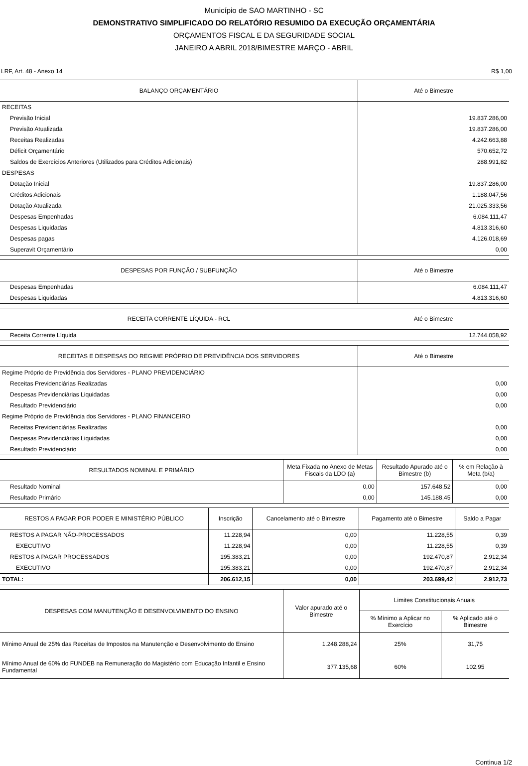Município de SAO MARTINHO - SC
DEMONSTRATIVO SIMPLIFICADO DO RELATÓRIO RESUMIDO DA EXECUÇÃO ORÇAMENTÁRIA
ORÇAMENTOS FISCAL E DA SEGURIDADE SOCIAL
JANEIRO A ABRIL 2018/BIMESTRE MARÇO - ABRIL
LRF, Art. 48 - Anexo 14 R$ 1,00
| BALANÇO ORÇAMENTÁRIO | Até o Bimestre |
| --- | --- |
| RECEITAS | |
| Previsão Inicial | 19.837.286,00 |
| Previsão Atualizada | 19.837.286,00 |
| Receitas Realizadas | 4.242.663,88 |
| Déficit Orçamentário | 570.652,72 |
| Saldos de Exercícios Anteriores (Utilizados para Créditos Adicionais) | 288.991,82 |
| DESPESAS | |
| Dotação Inicial | 19.837.286,00 |
| Créditos Adicionais | 1.188.047,56 |
| Dotação Atualizada | 21.025.333,56 |
| Despesas Empenhadas | 6.084.111,47 |
| Despesas Liquidadas | 4.813.316,60 |
| Despesas pagas | 4.126.018,69 |
| Superavit Orçamentário | 0,00 |
| DESPESAS POR FUNÇÃO / SUBFUNÇÃO | Até o Bimestre |
| --- | --- |
| Despesas Empenhadas | 6.084.111,47 |
| Despesas Liquidadas | 4.813.316,60 |
| RECEITA CORRENTE LÍQUIDA - RCL | Até o Bimestre |
| --- | --- |
| Receita Corrente Líquida | 12.744.058,92 |
| RECEITAS E DESPESAS DO REGIME PRÓPRIO DE PREVIDÊNCIA DOS SERVIDORES | Até o Bimestre |
| --- | --- |
| Regime Próprio de Previdência dos Servidores - PLANO PREVIDENCIÁRIO | |
| Receitas Previdenciárias Realizadas | 0,00 |
| Despesas Previdenciárias Liquidadas | 0,00 |
| Resultado Previdenciário | 0,00 |
| Regime Próprio de Previdência dos Servidores - PLANO FINANCEIRO | |
| Receitas Previdenciárias Realizadas | 0,00 |
| Despesas Previdenciárias Liquidadas | 0,00 |
| Resultado Previdenciário | 0,00 |
| RESULTADOS NOMINAL E PRIMÁRIO | Meta Fixada no Anexo de Metas Fiscais da LDO (a) | Resultado Apurado até o Bimestre (b) | % em Relação à Meta (b/a) |
| --- | --- | --- | --- |
| Resultado Nominal | 0,00 | 157.648,52 | 0,00 |
| Resultado Primário | 0,00 | 145.188,45 | 0,00 |
| RESTOS A PAGAR POR PODER E MINISTÉRIO PÚBLICO | Inscrição | Cancelamento até o Bimestre | Pagamento até o Bimestre | Saldo a Pagar |
| --- | --- | --- | --- | --- |
| RESTOS A PAGAR NÃO-PROCESSADOS | 11.228,94 | 0,00 | 11.228,55 | 0,39 |
| EXECUTIVO | 11.228,94 | 0,00 | 11.228,55 | 0,39 |
| RESTOS A PAGAR PROCESSADOS | 195.383,21 | 0,00 | 192.470,87 | 2.912,34 |
| EXECUTIVO | 195.383,21 | 0,00 | 192.470,87 | 2.912,34 |
| TOTAL: | 206.612,15 | 0,00 | 203.699,42 | 2.912,73 |
| DESPESAS COM MANUTENÇÃO E DESENVOLVIMENTO DO ENSINO | Valor apurado até o Bimestre | Limites Constitucionais Anuais | |
| --- | --- | --- | --- |
| | | % Mínimo a Aplicar no Exercício | % Aplicado até o Bimestre |
| Mínimo Anual de 25% das Receitas de Impostos na Manutenção e Desenvolvimento do Ensino | 1.248.288,24 | 25% | 31,75 |
| Mínimo Anual de 60% do FUNDEB na Remuneração do Magistério com Educação Infantil e Ensino Fundamental | 377.135,68 | 60% | 102,95 |
Continua 1/2